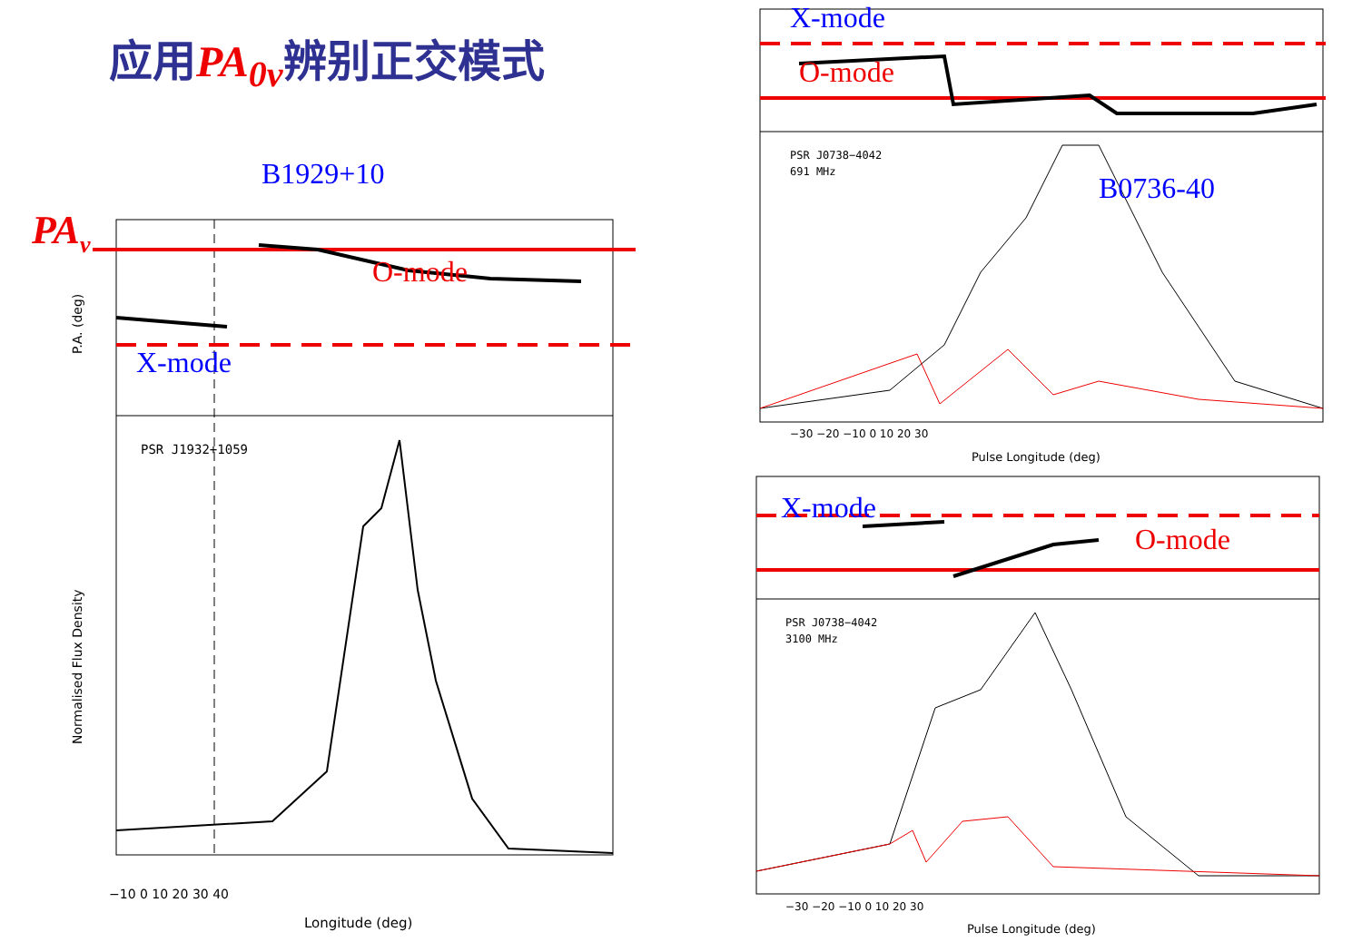应用PA<sub>0v</sub>辨别正交模式
B1929+10
PAv
O-mode
X-mode
PSR J1932+1059
P.A. (deg)
Normalised Flux Density
−10 0 10 20 30 40
Longitude (deg)
X-mode
O-mode
B0736-40
PSR J0738−4042
691 MHz
−30 −20 −10 0 10 20 30
Pulse Longitude (deg)
X-mode
O-mode
PSR J0738−4042
3100 MHz
−30 −20 −10 0 10 20 30
Pulse Longitude (deg)